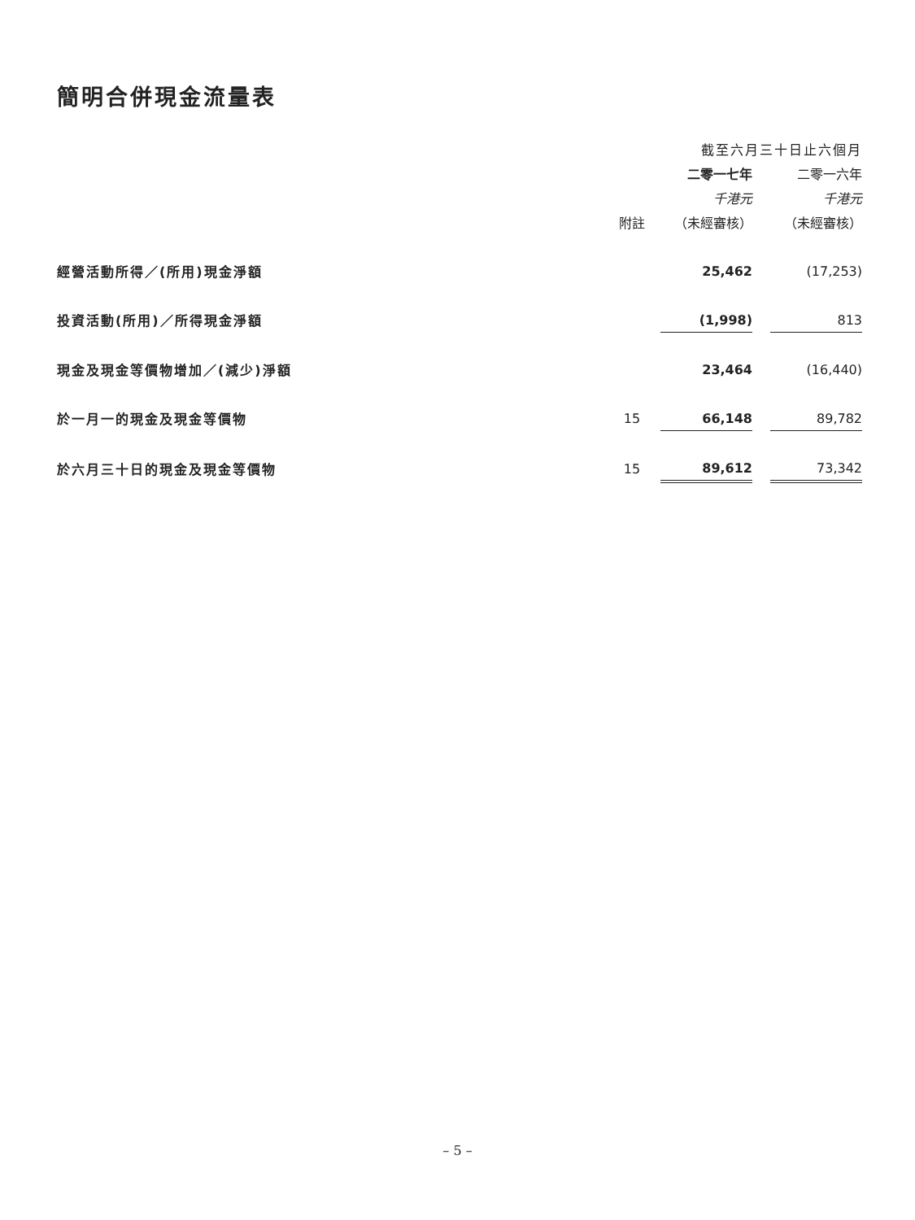簡明合併現金流量表
| | | 截至六月三十日止六個月 | | |
| --- | --- | --- | --- | --- |
| | | 二零一七年 | | 二零一六年 |
| | | 千港元 | | 千港元 |
| | 附註 | （未經審核） | | （未經審核） |
| 經營活動所得／(所用)現金淨額 | | 25,462 | | (17,253) |
| 投資活動(所用)／所得現金淨額 | | (1,998) | | 813 |
| 現金及現金等價物增加／(減少)淨額 | | 23,464 | | (16,440) |
| 於一月一的現金及現金等價物 | 15 | 66,148 | | 89,782 |
| 於六月三十日的現金及現金等價物 | 15 | 89,612 | | 73,342 |
– 5 –